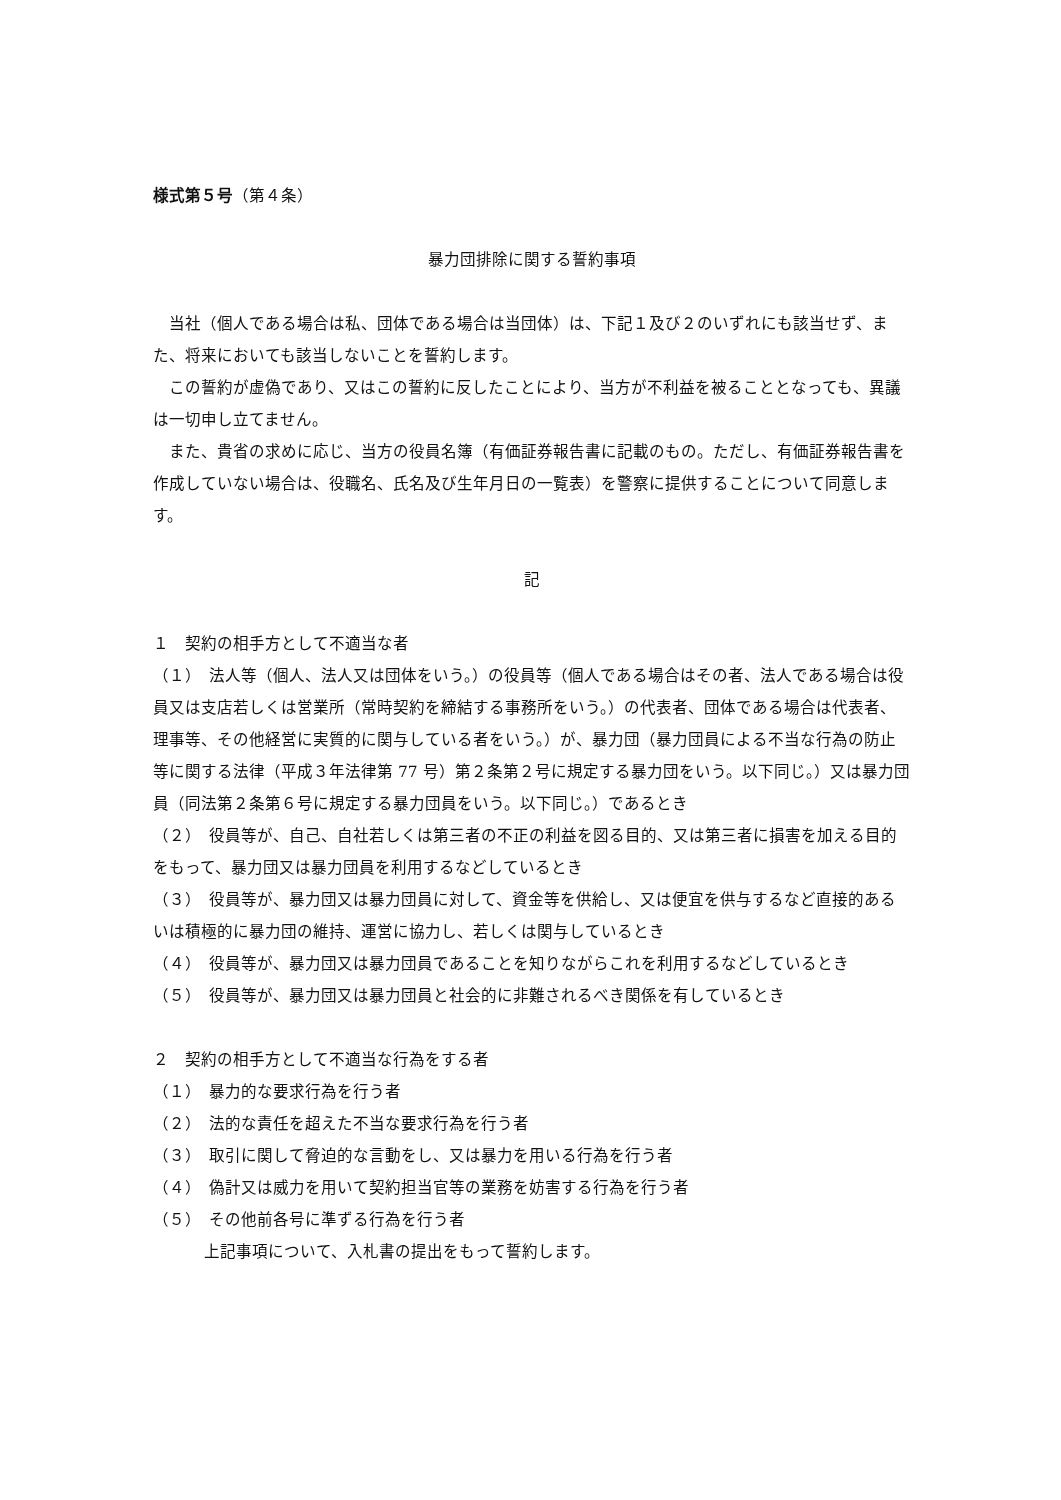様式第５号（第４条）
暴力団排除に関する誓約事項
当社（個人である場合は私、団体である場合は当団体）は、下記１及び２のいずれにも該当せず、また、将来においても該当しないことを誓約します。
この誓約が虚偽であり、又はこの誓約に反したことにより、当方が不利益を被ることとなっても、異議は一切申し立てません。
また、貴省の求めに応じ、当方の役員名簿（有価証券報告書に記載のもの。ただし、有価証券報告書を作成していない場合は、役職名、氏名及び生年月日の一覧表）を警察に提供することについて同意します。
記
１　契約の相手方として不適当な者
（１）　法人等（個人、法人又は団体をいう。）の役員等（個人である場合はその者、法人である場合は役員又は支店若しくは営業所（常時契約を締結する事務所をいう。）の代表者、団体である場合は代表者、理事等、その他経営に実質的に関与している者をいう。）が、暴力団（暴力団員による不当な行為の防止等に関する法律（平成３年法律第 77 号）第２条第２号に規定する暴力団をいう。以下同じ。）又は暴力団員（同法第２条第６号に規定する暴力団員をいう。以下同じ。）であるとき
（２）　役員等が、自己、自社若しくは第三者の不正の利益を図る目的、又は第三者に損害を加える目的をもって、暴力団又は暴力団員を利用するなどしているとき
（３）　役員等が、暴力団又は暴力団員に対して、資金等を供給し、又は便宜を供与するなど直接的あるいは積極的に暴力団の維持、運営に協力し、若しくは関与しているとき
（４）　役員等が、暴力団又は暴力団員であることを知りながらこれを利用するなどしているとき
（５）　役員等が、暴力団又は暴力団員と社会的に非難されるべき関係を有しているとき
２　契約の相手方として不適当な行為をする者
（１）　暴力的な要求行為を行う者
（２）　法的な責任を超えた不当な要求行為を行う者
（３）　取引に関して脅迫的な言動をし、又は暴力を用いる行為を行う者
（４）　偽計又は威力を用いて契約担当官等の業務を妨害する行為を行う者
（５）　その他前各号に準ずる行為を行う者
上記事項について、入札書の提出をもって誓約します。